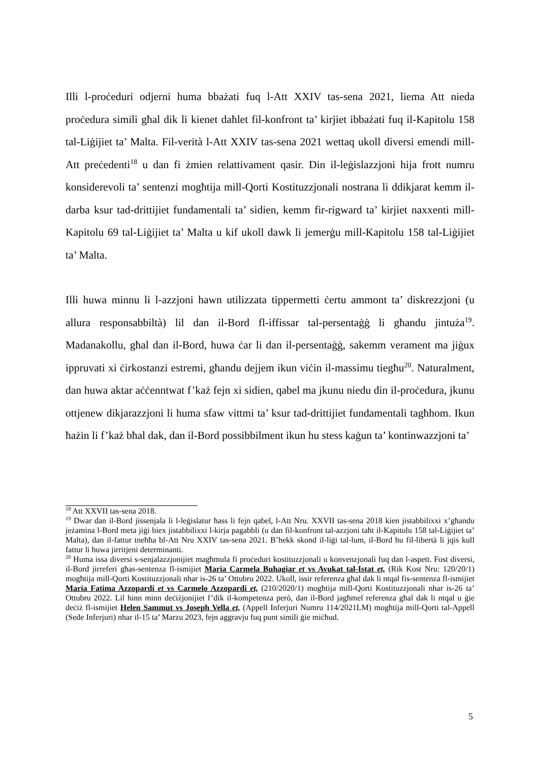Illi l-proċeduri odjerni huma bbażati fuq l-Att XXIV tas-sena 2021, liema Att nieda proċedura simili għal dik li kienet daħlet fil-konfront ta’ kirjiet ibbażati fuq il-Kapitolu 158 tal-Liġijiet ta’ Malta. Fil-verità l-Att XXIV tas-sena 2021 wettaq ukoll diversi emendi mill-Att preċedenti<sup>18</sup> u dan fi żmien relattivament qasir. Din il-leġislazzjoni hija frott numru konsiderevoli ta’ sentenzi mogħtija mill-Qorti Kostituzzjonali nostrana li ddikjarat kemm il-darba ksur tad-drittijiet fundamentali ta’ sidien, kemm fir-rigward ta’ kirjiet naxxenti mill-Kapitolu 69 tal-Liġijiet ta’ Malta u kif ukoll dawk li jemerġu mill-Kapitolu 158 tal-Liġijiet ta’ Malta.
Illi huwa minnu li l-azzjoni hawn utilizzata tippermetti ċertu ammont ta’ diskrezzjoni (u allura responsabbiltà) lil dan il-Bord fl-iffissar tal-persentaġġ li għandu jintuża<sup>19</sup>. Madanakollu, għal dan il-Bord, huwa ċar li dan il-persentaġġ, sakemm verament ma jiġux ippruvati xi ċirkostanzi estremi, għandu dejjem ikun viċin il-massimu tiegħu<sup>20</sup>. Naturalment, dan huwa aktar aċċenntwat f’każ fejn xi sidien, qabel ma jkunu niedu din il-proċedura, jkunu ottjenew dikjarazzjoni li huma sfaw vittmi ta’ ksur tad-drittijiet fundamentali tagħhom. Ikun ħażin li f’każ bħal dak, dan il-Bord possibbilment ikun hu stess kaġun ta’ kontinwazzjoni ta’
<sup>18</sup> Att XXVII tas-sena 2018.
<sup>19</sup> Dwar dan il-Bord jissenjala li l-leġislatur ħass li fejn qabel, l-Att Nru. XXVII tas-sena 2018 kien jistabbilixxi x’għandu jeżamina l-Bord meta jiġi biex jistabbilixxi l-kirja pagabbli (u dan fil-konfront tal-azzjoni taħt il-Kapitolu 158 tal-Liġijiet ta’ Malta), dan il-fattur tneħħa bl-Att Nru XXIV tas-sena 2021. B’hekk skond il-liġi tal-lum, il-Bord hu fil-libertà li jqis kull fattur li huwa jirritjeni determinanti.
<sup>20</sup> Huma issa diversi s-senjalazzjonijiet magħmula fi proċeduri kostituzzjonali u konvenzjonali fuq dan l-aspett. Fost diversi, il-Bord jirreferi għas-sentenza fl-ismijiet Maria Carmela Buhagiar et vs Avukat tal-Istat et, (Rik Kost Nru: 120/20/1) mogħtija mill-Qorti Kostituzzjonali nhar is-26 ta’ Ottubru 2022. Ukoll, issir referenza għal dak li ntqal fis-sentenza fl-ismijiet Maria Fatima Azzopardi et vs Carmelo Azzopardi et, (210/2020/1) mogħtija mill-Qorti Kostituzzjonali nhar is-26 ta’ Ottubru 2022. Lil hinn minn deċiżjonijiet f’dik il-kompetenza però, dan il-Bord jagħmel referenza għal dak li ntqal u ġie deċiż fl-ismijiet Helen Sammut vs Joseph Vella et, (Appell Inferjuri Numru 114/2021LM) mogħtija mill-Qorti tal-Appell (Sede Inferjuri) nhar il-15 ta’ Marzu 2023, fejn aggravju fuq punt simili ġie miċħud.
5